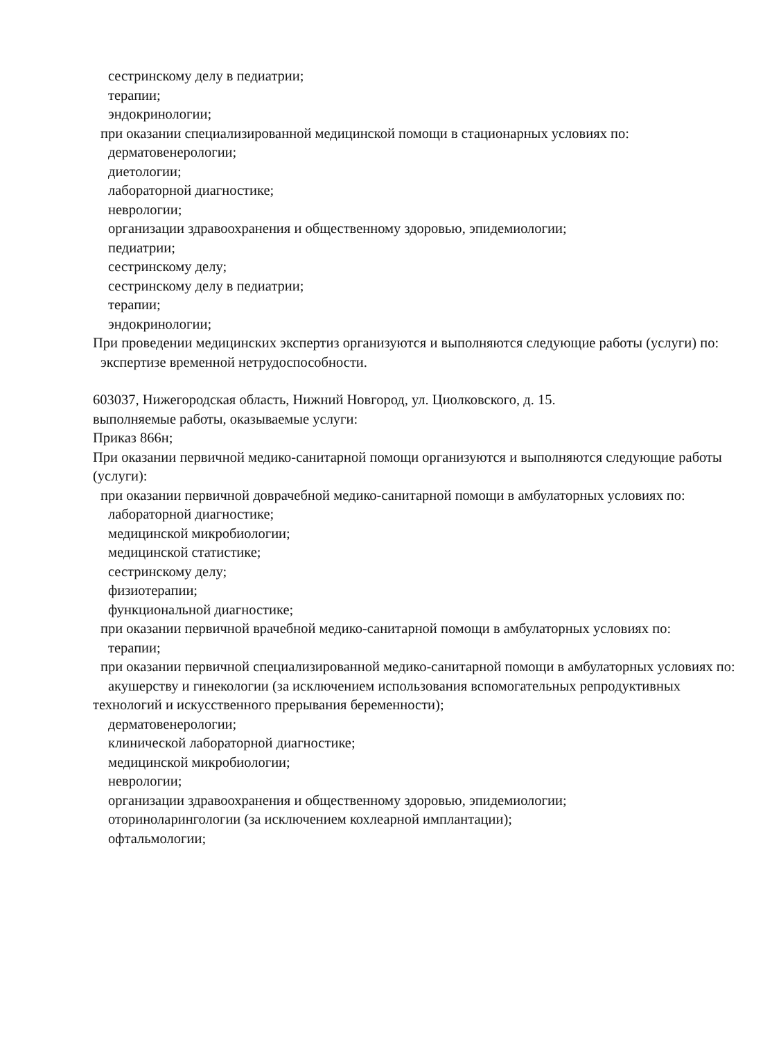сестринскому делу в педиатрии;
терапии;
эндокринологии;
при оказании специализированной медицинской помощи в стационарных условиях по:
дерматовенерологии;
диетологии;
лабораторной диагностике;
неврологии;
организации здравоохранения и общественному здоровью, эпидемиологии;
педиатрии;
сестринскому делу;
сестринскому делу в педиатрии;
терапии;
эндокринологии;
При проведении медицинских экспертиз организуются и выполняются следующие работы (услуги) по:
экспертизе временной нетрудоспособности.
603037, Нижегородская область, Нижний Новгород, ул. Циолковского, д. 15.
выполняемые работы, оказываемые услуги:
Приказ 866н;
При оказании первичной медико-санитарной помощи организуются и выполняются следующие работы (услуги):
при оказании первичной доврачебной медико-санитарной помощи в амбулаторных условиях по:
лабораторной диагностике;
медицинской микробиологии;
медицинской статистике;
сестринскому делу;
физиотерапии;
функциональной диагностике;
при оказании первичной врачебной медико-санитарной помощи в амбулаторных условиях по:
терапии;
при оказании первичной специализированной медико-санитарной помощи в амбулаторных условиях по:
акушерству и гинекологии (за исключением использования вспомогательных репродуктивных технологий и искусственного прерывания беременности);
дерматовенерологии;
клинической лабораторной диагностике;
медицинской микробиологии;
неврологии;
организации здравоохранения и общественному здоровью, эпидемиологии;
оториноларингологии (за исключением кохлеарной имплантации);
офтальмологии;